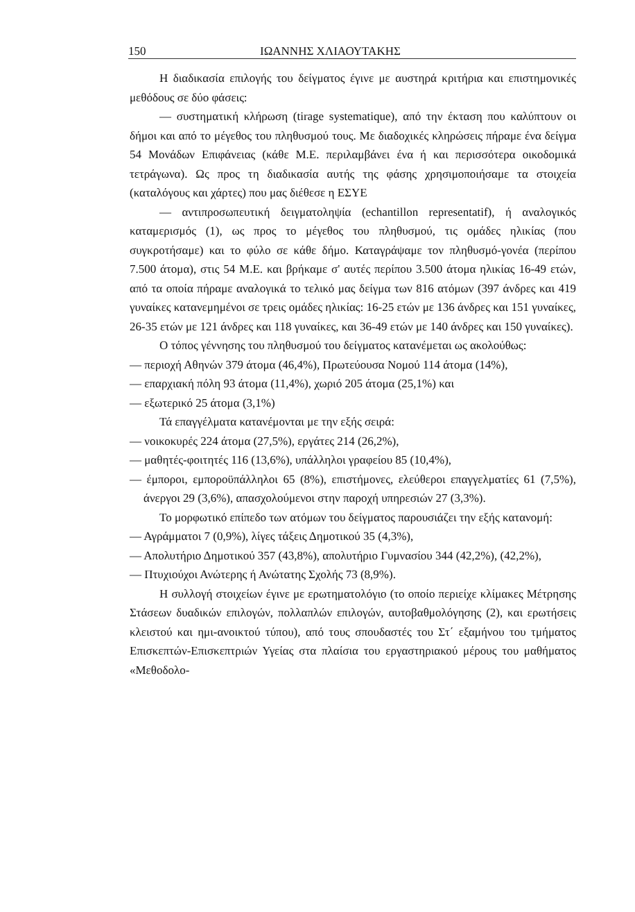150 ΙΩΑΝΝΗΣ ΧΛΙΑΟΥΤΑΚΗΣ
Η διαδικασία επιλογής του δείγματος έγινε με αυστηρά κριτήρια και επιστημονικές μεθόδους σε δύο φάσεις:
— συστηματική κλήρωση (tirage systematique), από την έκταση που καλύπτουν οι δήμοι και από το μέγεθος του πληθυσμού τους. Με διαδοχικές κληρώσεις πήραμε ένα δείγμα 54 Μονάδων Επιφάνειας (κάθε Μ.Ε. περιλαμβάνει ένα ή και περισσότερα οικοδομικά τετράγωνα). Ως προς τη διαδικασία αυτής της φάσης χρησιμοποιήσαμε τα στοιχεία (καταλόγους και χάρτες) που μας διέθεσε η ΕΣΥΕ
— αντιπροσωπευτική δειγματοληψία (echantillon representatif), ή αναλογικός καταμερισμός (1), ως προς το μέγεθος του πληθυσμού, τις ομάδες ηλικίας (που συγκροτήσαμε) και το φύλο σε κάθε δήμο. Καταγράψαμε τον πληθυσμό-γονέα (περίπου 7.500 άτομα), στις 54 Μ.Ε. και βρήκαμε σ' αυτές περίπου 3.500 άτομα ηλικίας 16-49 ετών, από τα οποία πήραμε αναλογικά το τελικό μας δείγμα των 816 ατόμων (397 άνδρες και 419 γυναίκες κατανεμημένοι σε τρεις ομάδες ηλικίας: 16-25 ετών με 136 άνδρες και 151 γυναίκες, 26-35 ετών με 121 άνδρες και 118 γυναίκες, και 36-49 ετών με 140 άνδρες και 150 γυναίκες).
Ο τόπος γέννησης του πληθυσμού του δείγματος κατανέμεται ως ακολούθως:
— περιοχή Αθηνών 379 άτομα (46,4%), Πρωτεύουσα Νομού 114 άτομα (14%),
— επαρχιακή πόλη 93 άτομα (11,4%), χωριό 205 άτομα (25,1%) και
— εξωτερικό 25 άτομα (3,1%)
Τά επαγγέλματα κατανέμονται με την εξής σειρά:
— νοικοκυρές 224 άτομα (27,5%), εργάτες 214 (26,2%),
— μαθητές-φοιτητές 116 (13,6%), υπάλληλοι γραφείου 85 (10,4%),
— έμποροι, εμποροϋπάλληλοι 65 (8%), επιστήμονες, ελεύθεροι επαγγελματίες 61 (7,5%), άνεργοι 29 (3,6%), απασχολούμενοι στην παροχή υπηρεσιών 27 (3,3%).
Το μορφωτικό επίπεδο των ατόμων του δείγματος παρουσιάζει την εξής κατανομή:
— Αγράμματοι 7 (0,9%), λίγες τάξεις Δημοτικού 35 (4,3%),
— Απολυτήριο Δημοτικού 357 (43,8%), απολυτήριο Γυμνασίου 344 (42,2%), (42,2%),
— Πτυχιούχοι Ανώτερης ή Ανώτατης Σχολής 73 (8,9%).
Η συλλογή στοιχείων έγινε με ερωτηματολόγιο (το οποίο περιείχε κλίμακες Μέτρησης Στάσεων δυαδικών επιλογών, πολλαπλών επιλογών, αυτοβαθμολόγησης (2), και ερωτήσεις κλειστού και ημι-ανοικτού τύπου), από τους σπουδαστές του Στ΄ εξαμήνου του τμήματος Επισκεπτών-Επισκεπτριών Υγείας στα πλαίσια του εργαστηριακού μέρους του μαθήματος «Μεθοδολο-